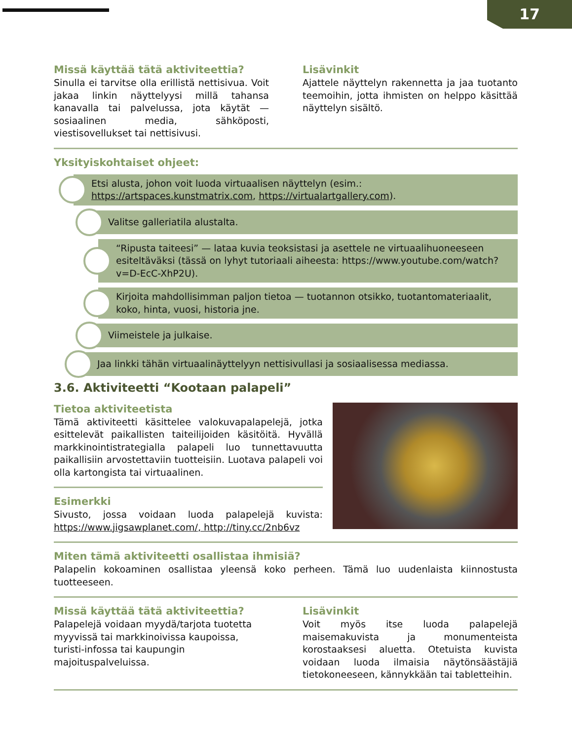17
Missä käyttää tätä aktiviteettia?
Sinulla ei tarvitse olla erillistä nettisivua. Voit jakaa linkin näyttelyysi millä tahansa kanavalla tai palvelussa, jota käytät — sosiaalinen media, sähköposti, viestisovellukset tai nettisivusi.
Lisävinkit
Ajattele näyttelyn rakennetta ja jaa tuotanto teemoihin, jotta ihmisten on helppo käsittää näyttelyn sisältö.
Yksityiskohtaiset ohjeet:
Etsi alusta, johon voit luoda virtuaalisen näyttelyn (esim.: https://artspaces.kunstmatrix.com, https://virtualartgallery.com).
Valitse galleriatila alustalta.
“Ripusta taiteesi” — lataa kuvia teoksistasi ja asettele ne virtuaalihuoneeseen esiteltäväksi (tässä on lyhyt tutoriaali aiheesta: https://www.youtube.com/watch?v=D-EcC-XhP2U).
Kirjoita mahdollisimman paljon tietoa — tuotannon otsikko, tuotantomateriaalit, koko, hinta, vuosi, historia jne.
Viimeistele ja julkaise.
Jaa linkki tähän virtuaalinäyttelyyn nettisivullasi ja sosiaalisessa mediassa.
3.6. Aktiviteetti “Kootaan palapeli”
Tietoa aktiviteetista
Tämä aktiviteetti käsittelee valokuvapalapelejä, jotka esittelevät paikallisten taiteilijoiden käsitöitä. Hyvällä markkinointistrategialla palapeli luo tunnettavuutta paikallisiin arvostettaviin tuotteisiin. Luotava palapeli voi olla kartongista tai virtuaalinen.
Esimerkki
Sivusto, jossa voidaan luoda palapelejä kuvista: https://www.jigsawplanet.com/, http://tiny.cc/2nb6vz
Miten tämä aktiviteetti osallistaa ihmisiä?
Palapelin kokoaminen osallistaa yleensä koko perheen. Tämä luo uudenlaista kiinnostusta tuotteeseen.
Missä käyttää tätä aktiviteettia?
Palapelejä voidaan myydä/tarjota tuotetta myyvissä tai markkinoivissa kaupoissa, turisti-infossa tai kaupungin majoituspalveluissa.
Lisävinkit
Voit myös itse luoda palapelejä maisemakuvista ja monumenteista korostaaksesi aluetta. Otetuista kuvista voidaan luoda ilmaisia näytönsäästäjiä tietokoneeseen, kännykkään tai tabletteihin.